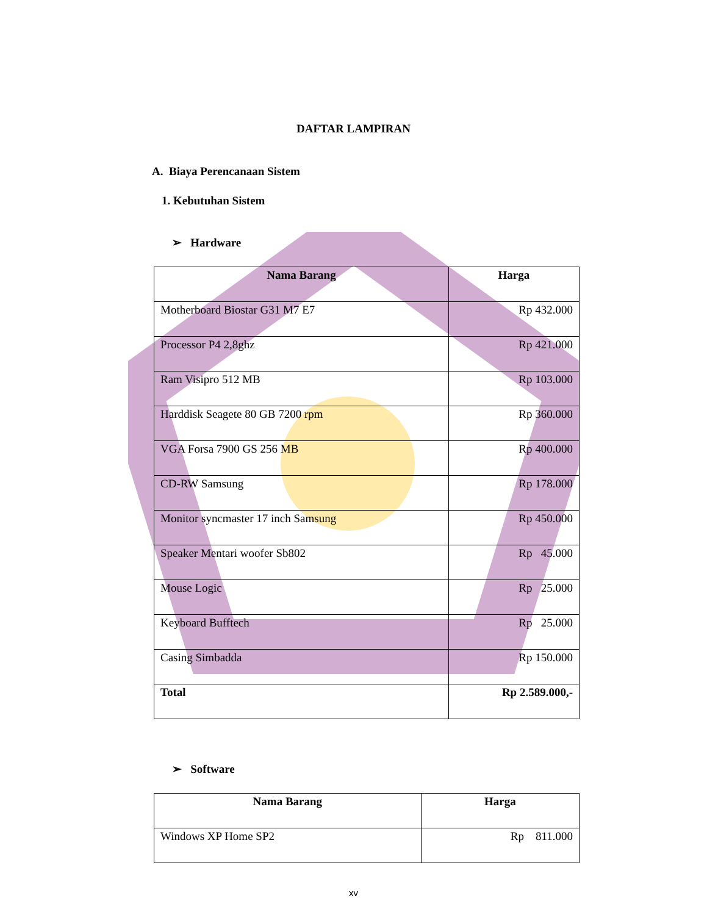DAFTAR LAMPIRAN
A. Biaya Perencanaan Sistem
1. Kebutuhan Sistem
➢ Hardware
| Nama Barang | Harga |
| --- | --- |
| Motherboard Biostar G31 M7 E7 | Rp 432.000 |
| Processor P4 2,8ghz | Rp 421.000 |
| Ram Visipro 512 MB | Rp 103.000 |
| Harddisk Seagete 80 GB 7200 rpm | Rp 360.000 |
| VGA Forsa 7900 GS 256 MB | Rp 400.000 |
| CD-RW Samsung | Rp 178.000 |
| Monitor syncmaster 17 inch Samsung | Rp 450.000 |
| Speaker Mentari woofer Sb802 | Rp 45.000 |
| Mouse Logic | Rp 25.000 |
| Keyboard Bufftech | Rp 25.000 |
| Casing Simbadda | Rp 150.000 |
| Total | Rp 2.589.000,- |
➢ Software
| Nama Barang | Harga |
| --- | --- |
| Windows XP Home SP2 | Rp 811.000 |
xv